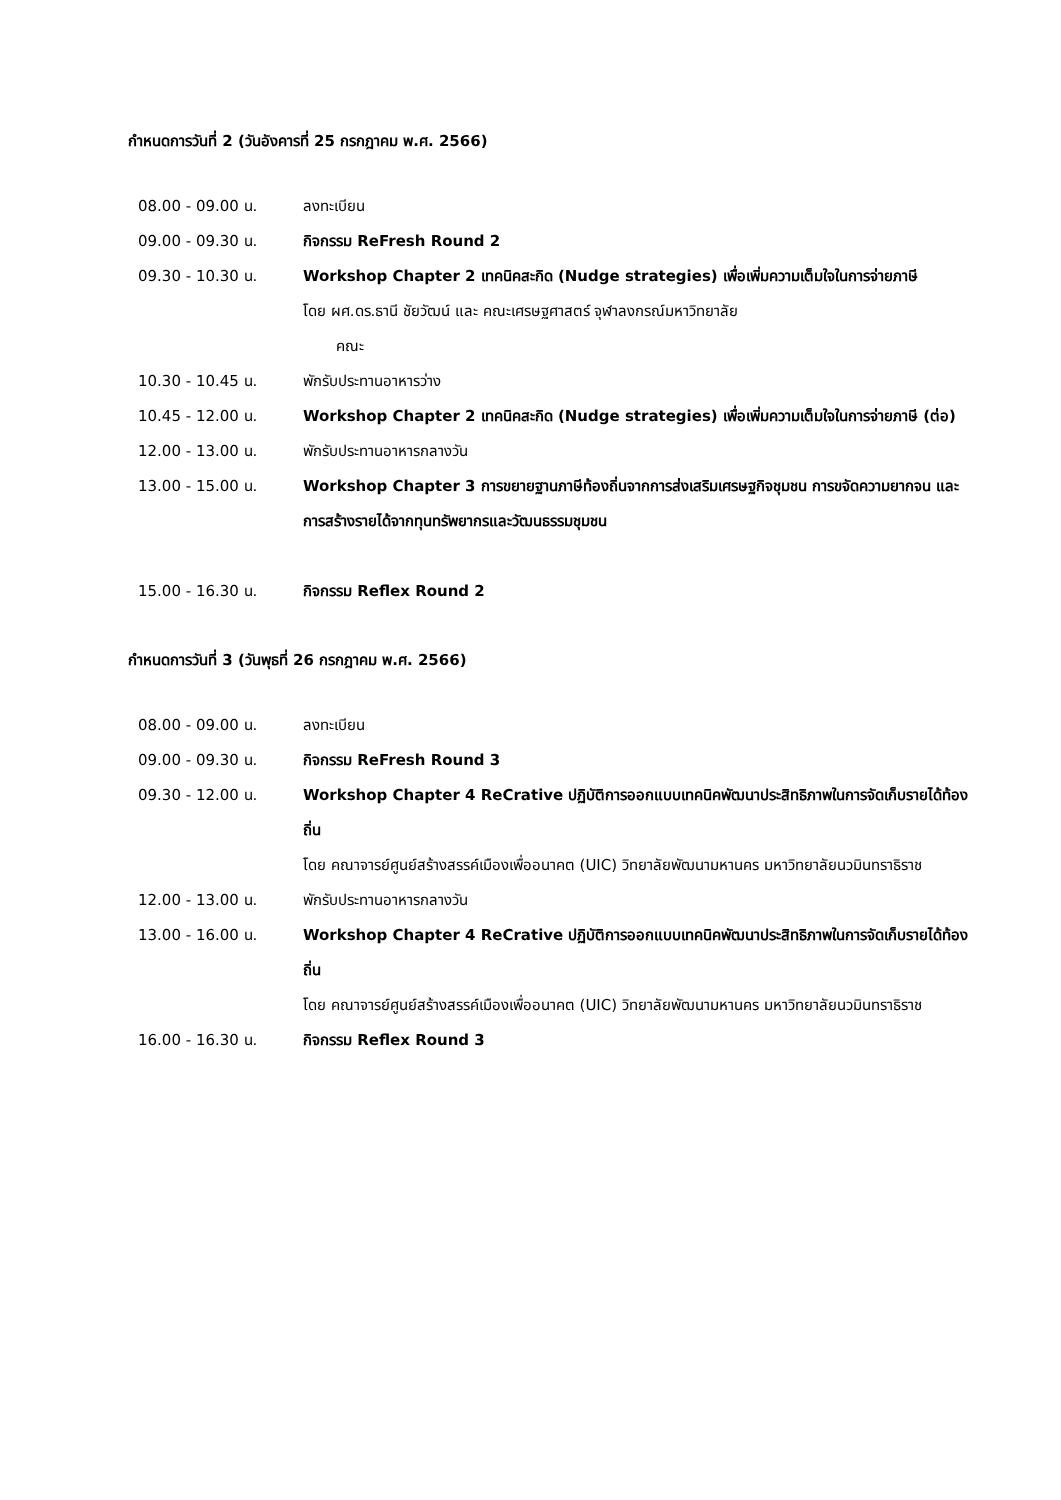กำหนดการวันที่ 2 (วันอังคารที่ 25 กรกฎาคม พ.ศ. 2566)
08.00 - 09.00 น. ลงทะเบียน
09.00 - 09.30 น. กิจกรรม ReFresh Round 2
09.30 - 10.30 น. Workshop Chapter 2 เทคนิคสะกิด (Nudge strategies) เพื่อเพิ่มความเต็มใจในการจ่ายภาษี
โดย ผศ.ดร.ธานี ชัยวัฒน์ และ คณะเศรษฐศาสตร์ จุฬาลงกรณ์มหาวิทยาลัย
คณะ
10.30 - 10.45 น. พักรับประทานอาหารว่าง
10.45 - 12.00 น. Workshop Chapter 2 เทคนิคสะกิด (Nudge strategies) เพื่อเพิ่มความเต็มใจในการจ่ายภาษี (ต่อ)
12.00 - 13.00 น. พักรับประทานอาหารกลางวัน
13.00 - 15.00 น. Workshop Chapter 3 การขยายฐานภาษีท้องถิ่นจากการส่งเสริมเศรษฐกิจชุมชน การขจัดความยากจน และการสร้างรายได้จากทุนทรัพยากรและวัฒนธรรมชุมชน
15.00 - 16.30 น. กิจกรรม Reflex Round 2
กำหนดการวันที่ 3 (วันพุธที่ 26 กรกฎาคม พ.ศ. 2566)
08.00 - 09.00 น. ลงทะเบียน
09.00 - 09.30 น. กิจกรรม ReFresh Round 3
09.30 - 12.00 น. Workshop Chapter 4 ReCrative ปฏิบัติการออกแบบเทคนิคพัฒนาประสิทธิภาพในการจัดเก็บรายได้ท้องถิ่น
โดย คณาจารย์ศูนย์สร้างสรรค์เมืองเพื่ออนาคต (UIC) วิทยาลัยพัฒนามหานคร มหาวิทยาลัยนวมินทราธิราช
12.00 - 13.00 น. พักรับประทานอาหารกลางวัน
13.00 - 16.00 น. Workshop Chapter 4 ReCrative ปฏิบัติการออกแบบเทคนิคพัฒนาประสิทธิภาพในการจัดเก็บรายได้ท้องถิ่น
โดย คณาจารย์ศูนย์สร้างสรรค์เมืองเพื่ออนาคต (UIC) วิทยาลัยพัฒนามหานคร มหาวิทยาลัยนวมินทราธิราช
16.00 - 16.30 น. กิจกรรม Reflex Round 3